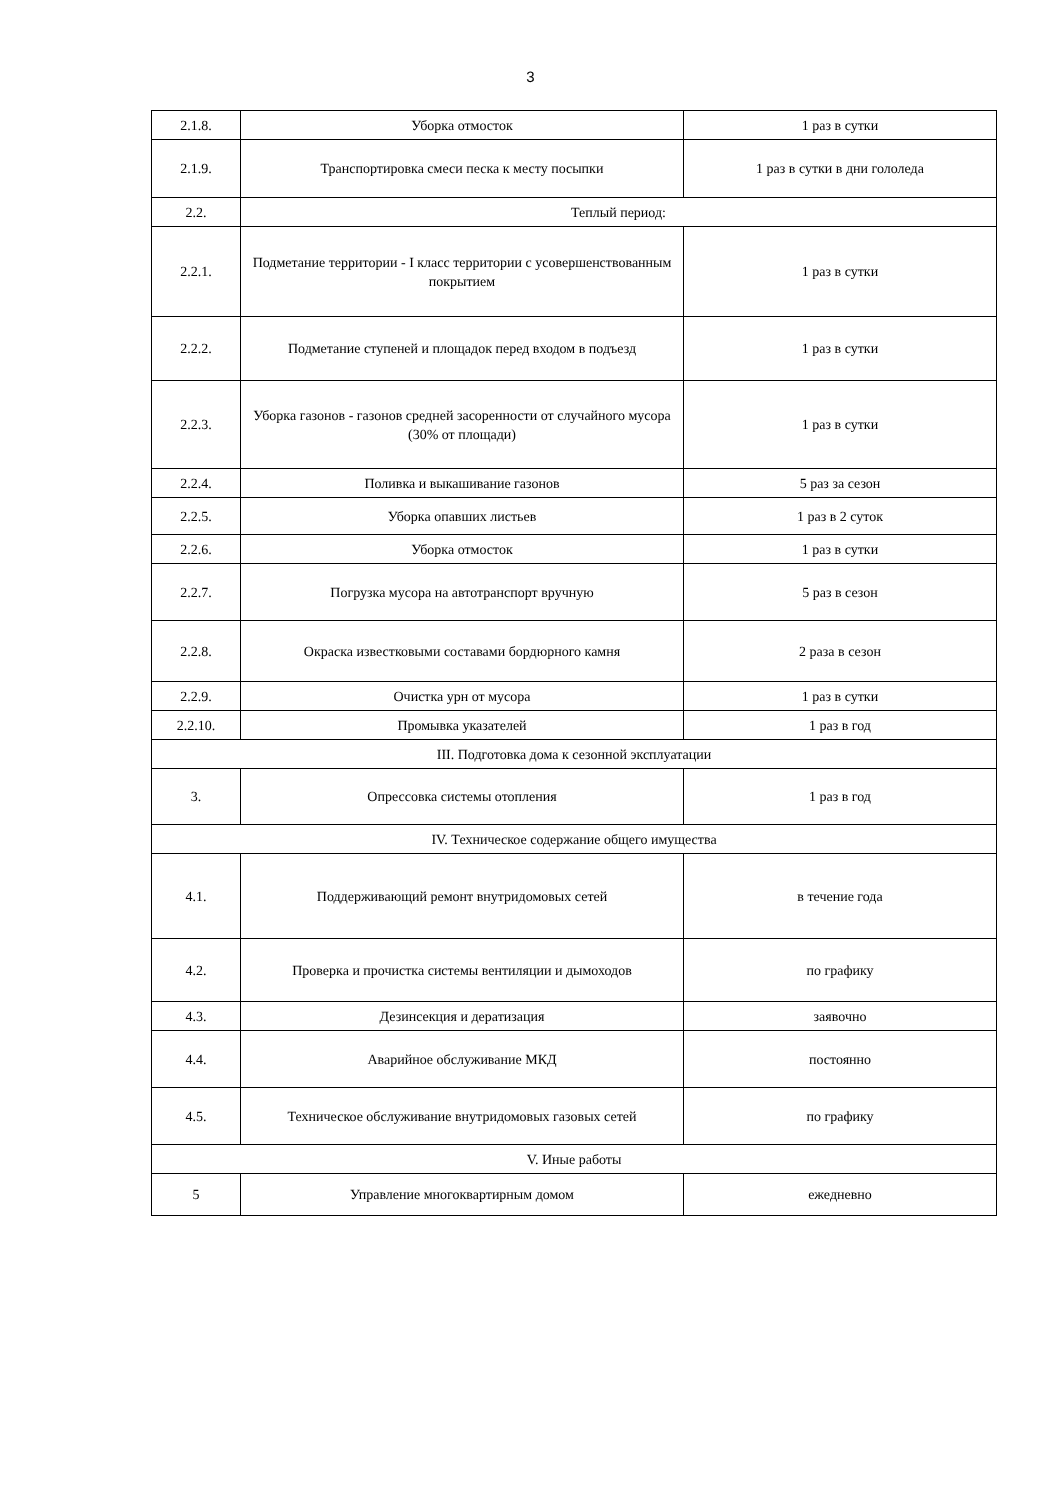3
| 2.1.8. | Уборка отмосток | 1 раз в сутки |
| 2.1.9. | Транспортировка смеси песка к месту посыпки | 1 раз в сутки в дни гололеда |
| 2.2. | Теплый период: | |
| 2.2.1. | Подметание территории - I класс территории с усовершенствованным покрытием | 1 раз в сутки |
| 2.2.2. | Подметание ступеней и площадок перед входом в подъезд | 1 раз в сутки |
| 2.2.3. | Уборка газонов - газонов средней засоренности от случайного мусора (30% от площади) | 1 раз в сутки |
| 2.2.4. | Поливка и выкашивание газонов | 5 раз за сезон |
| 2.2.5. | Уборка опавших листьев | 1 раз в 2 суток |
| 2.2.6. | Уборка отмосток | 1 раз в сутки |
| 2.2.7. | Погрузка мусора на автотранспорт вручную | 5 раз в сезон |
| 2.2.8. | Окраска известковыми составами бордюрного камня | 2 раза в сезон |
| 2.2.9. | Очистка урн от мусора | 1 раз в сутки |
| 2.2.10. | Промывка указателей | 1 раз в год |
| III. Подготовка дома к сезонной эксплуатации | | |
| 3. | Опрессовка системы отопления | 1 раз в год |
| IV. Техническое содержание общего имущества | | |
| 4.1. | Поддерживающий ремонт внутридомовых сетей | в течение года |
| 4.2. | Проверка и прочистка системы вентиляции и дымоходов | по графику |
| 4.3. | Дезинсекция и дератизация | заявочно |
| 4.4. | Аварийное обслуживание МКД | постоянно |
| 4.5. | Техническое обслуживание внутридомовых газовых сетей | по графику |
| V. Иные работы | | |
| 5 | Управление многоквартирным домом | ежедневно |